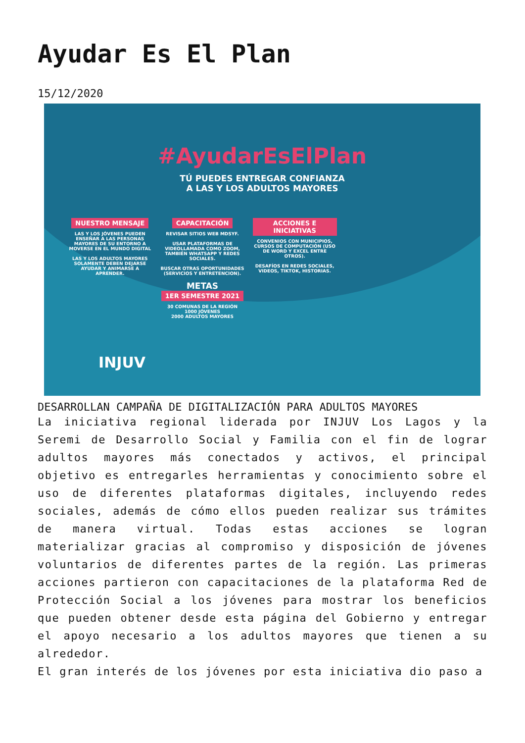Ayudar Es El Plan
15/12/2020
#AyudarEsElPlan
TÚ PUEDES ENTREGAR CONFIANZA
A LAS Y LOS ADULTOS MAYORES
NUESTRO MENSAJE
LAS Y LOS JÓVENES PUEDEN ENSEÑAR A LAS PERSONAS MAYORES DE SU ENTORNO A MOVERSE EN EL MUNDO DIGITAL
LAS Y LOS ADULTOS MAYORES SOLAMENTE DEBEN DEJARSE AYUDAR Y ANIMARSE A APRENDER.
CAPACITACIÓN
REVISAR SITIOS WEB MDSYF.
USAR PLATAFORMAS DE VIDEOLLAMADA COMO ZOOM, TAMBIÉN WHATSAPP Y REDES SOCIALES.
BUSCAR OTRAS OPORTUNIDADES (SERVICIOS Y ENTRETENCION).
METAS
1ER SEMESTRE 2021
30 COMUNAS DE LA REGIÓN
1000 JÓVENES
2000 ADULTOS MAYORES
ACCIONES E INICIATIVAS
CONVENIOS CON MUNICIPIOS, CURSOS DE COMPUTACIÓN (USO DE WORD Y EXCEL ENTRE OTROS).
DESAFÍOS EN REDES SOCIALES, VIDEOS, TIKTOK, HISTORIAS.
INJUV
DESARROLLAN CAMPAÑA DE DIGITALIZACIÓN PARA ADULTOS MAYORES
La iniciativa regional liderada por INJUV Los Lagos y la Seremi de Desarrollo Social y Familia con el fin de lograr adultos mayores más conectados y activos, el principal objetivo es entregarles herramientas y conocimiento sobre el uso de diferentes plataformas digitales, incluyendo redes sociales, además de cómo ellos pueden realizar sus trámites de manera virtual. Todas estas acciones se logran materializar gracias al compromiso y disposición de jóvenes voluntarios de diferentes partes de la región. Las primeras acciones partieron con capacitaciones de la plataforma Red de Protección Social a los jóvenes para mostrar los beneficios que pueden obtener desde esta página del Gobierno y entregar el apoyo necesario a los adultos mayores que tienen a su alrededor.
El gran interés de los jóvenes por esta iniciativa dio paso a